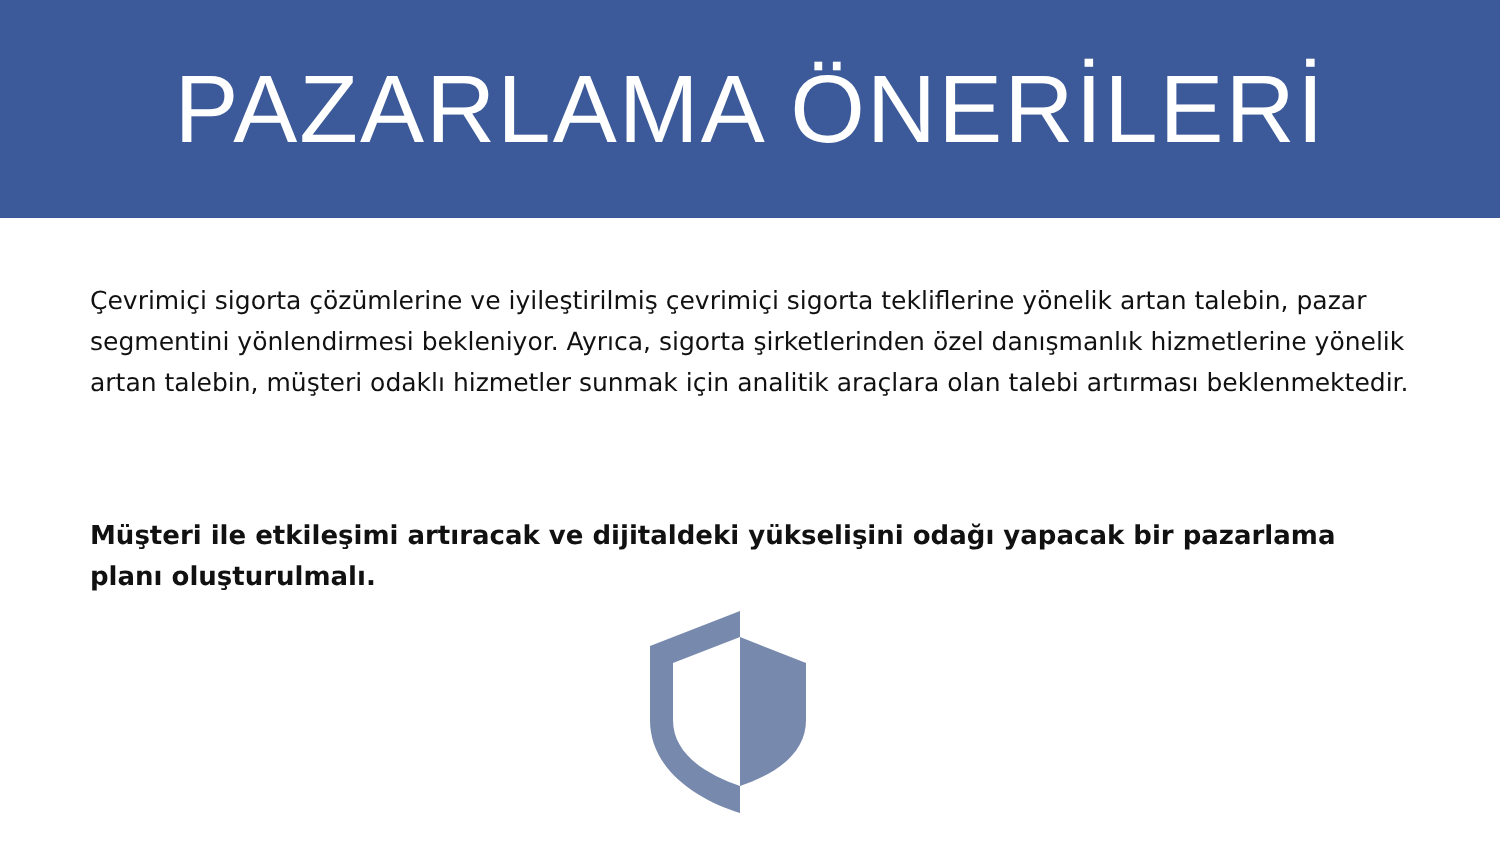PAZARLAMA ÖNERİLERİ
Çevrimiçi sigorta çözümlerine ve iyileştirilmiş çevrimiçi sigorta tekliflerine yönelik artan talebin, pazar segmentini yönlendirmesi bekleniyor. Ayrıca, sigorta şirketlerinden özel danışmanlık hizmetlerine yönelik artan talebin, müşteri odaklı hizmetler sunmak için analitik araçlara olan talebi artırması beklenmektedir.
Müşteri ile etkileşimi artıracak ve dijitaldeki yükselişini odağı yapacak bir pazarlama planı oluşturulmalı.